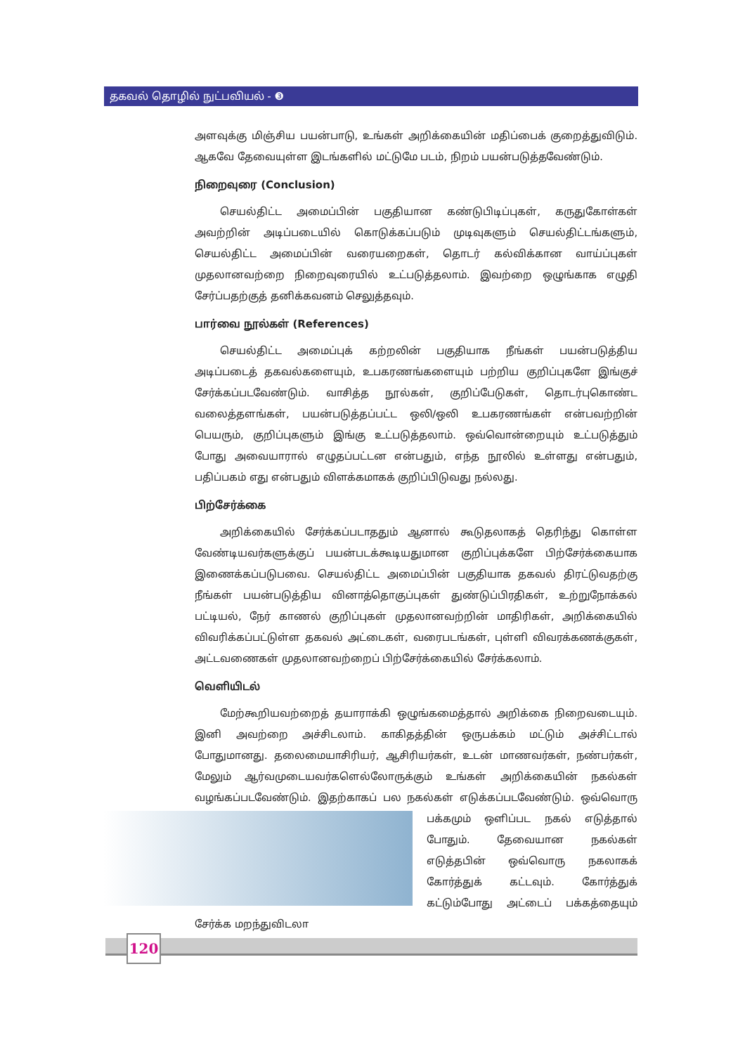தகவல் தொழில் நுட்பவியல் - ❸
அளவுக்கு மிஞ்சிய பயன்பாடு, உங்கள் அறிக்கையின் மதிப்பைக் குறைத்துவிடும். ஆகவே தேவையுள்ள இடங்களில் மட்டுமே படம், நிறம் பயன்படுத்தவேண்டும்.
நிறைவுரை (Conclusion)
செயல்திட்ட அமைப்பின் பகுதியான கண்டுபிடிப்புகள், கருதுகோள்கள் அவற்றின் அடிப்படையில் கொடுக்கப்படும் முடிவுகளும் செயல்திட்டங்களும், செயல்திட்ட அமைப்பின் வரையறைகள், தொடர் கல்விக்கான வாய்ப்புகள் முதலானவற்றை நிறைவுரையில் உட்படுத்தலாம். இவற்றை ஒழுங்காக எழுதி சேர்ப்பதற்குத் தனிக்கவனம் செலுத்தவும்.
பார்வை நூல்கள் (References)
செயல்திட்ட அமைப்புக் கற்றலின் பகுதியாக நீங்கள் பயன்படுத்திய அடிப்படைத் தகவல்களையும், உபகரணங்களையும் பற்றிய குறிப்புகளே இங்குச் சேர்க்கப்படவேண்டும். வாசித்த நூல்கள், குறிப்பேடுகள், தொடர்புகொண்ட வலைத்தளங்கள், பயன்படுத்தப்பட்ட ஒலி/ஒலி உபகரணங்கள் என்பவற்றின் பெயரும், குறிப்புகளும் இங்கு உட்படுத்தலாம். ஒவ்வொன்றையும் உட்படுத்தும் போது அவையாரால் எழுதப்பட்டன என்பதும், எந்த நூலில் உள்ளது என்பதும், பதிப்பகம் எது என்பதும் விளக்கமாகக் குறிப்பிடுவது நல்லது.
பிற்சேர்க்கை
அறிக்கையில் சேர்க்கப்படாததும் ஆனால் கூடுதலாகத் தெரிந்து கொள்ள வேண்டியவர்களுக்குப் பயன்படக்கூடியதுமான குறிப்புக்களே பிற்சேர்க்கையாக இணைக்கப்படுபவை. செயல்திட்ட அமைப்பின் பகுதியாக தகவல் திரட்டுவதற்கு நீங்கள் பயன்படுத்திய வினாத்தொகுப்புகள் துண்டுப்பிரதிகள், உற்றுநோக்கல் பட்டியல், நேர் காணல் குறிப்புகள் முதலானவற்றின் மாதிரிகள், அறிக்கையில் விவரிக்கப்பட்டுள்ள தகவல் அட்டைகள், வரைபடங்கள், புள்ளி விவரக்கணக்குகள், அட்டவணைகள் முதலானவற்றைப் பிற்சேர்க்கையில் சேர்க்கலாம்.
வெளியிடல்
மேற்கூறியவற்றைத் தயாராக்கி ஒழுங்கமைத்தால் அறிக்கை நிறைவடையும். இனி அவற்றை அச்சிடலாம். காகிதத்தின் ஒருபக்கம் மட்டும் அச்சிட்டால் போதுமானது. தலைமையாசிரியர், ஆசிரியர்கள், உடன் மாணவர்கள், நண்பர்கள், மேலும் ஆர்வமுடையவர்களெல்லோருக்கும் உங்கள் அறிக்கையின் நகல்கள் வழங்கப்படவேண்டும். இதற்காகப் பல நகல்கள் எடுக்கப்படவேண்டும். ஒவ்வொரு பக்க மும் ஒளிப்பட நகல் எடுத்தால் போதும். தேவையான நகல்கள் எடுத்தபின் ஒவ்வொரு நகலாகக் கோர்த்துக் கட்டவும். கோர்த்துக் கட்டும்போது அட்டைப் பக்கத்தையும் சேர்க்க மறந்துவிடலா
120